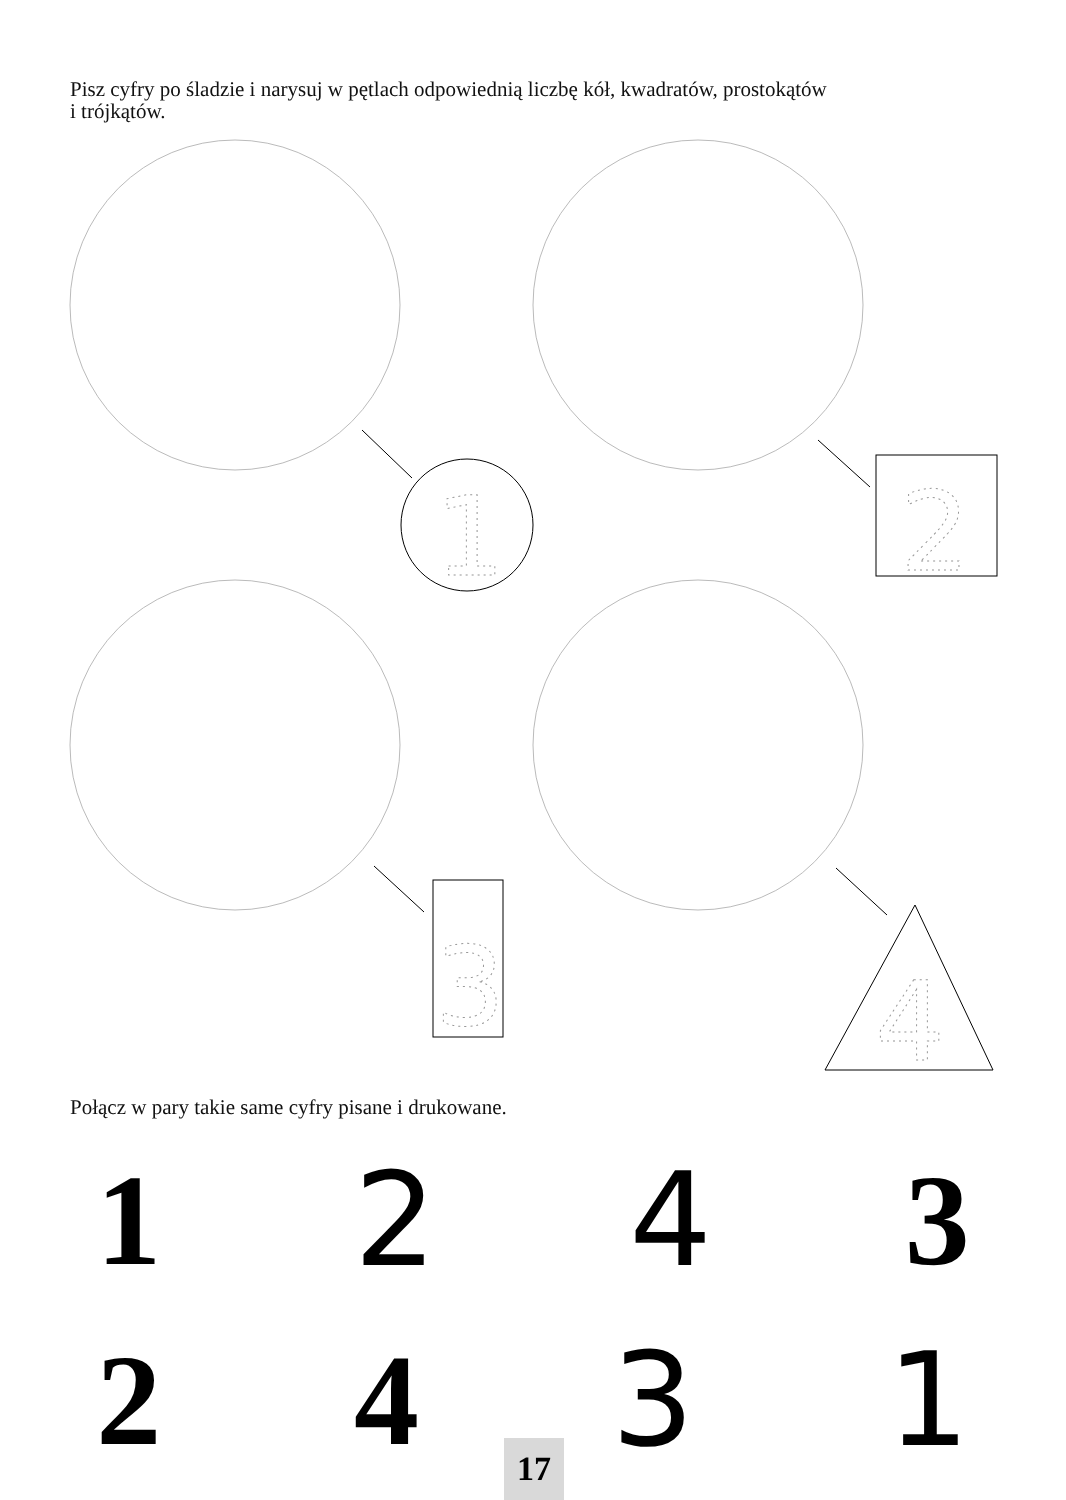Pisz cyfry po śladzie i narysuj w pętlach odpowiednią liczbę kół, kwadratów, prostokątów
i trójkątów.
1
2
3
4
Połącz w pary takie same cyfry pisane i drukowane.
1 2 4 3
2 4 3 1 17